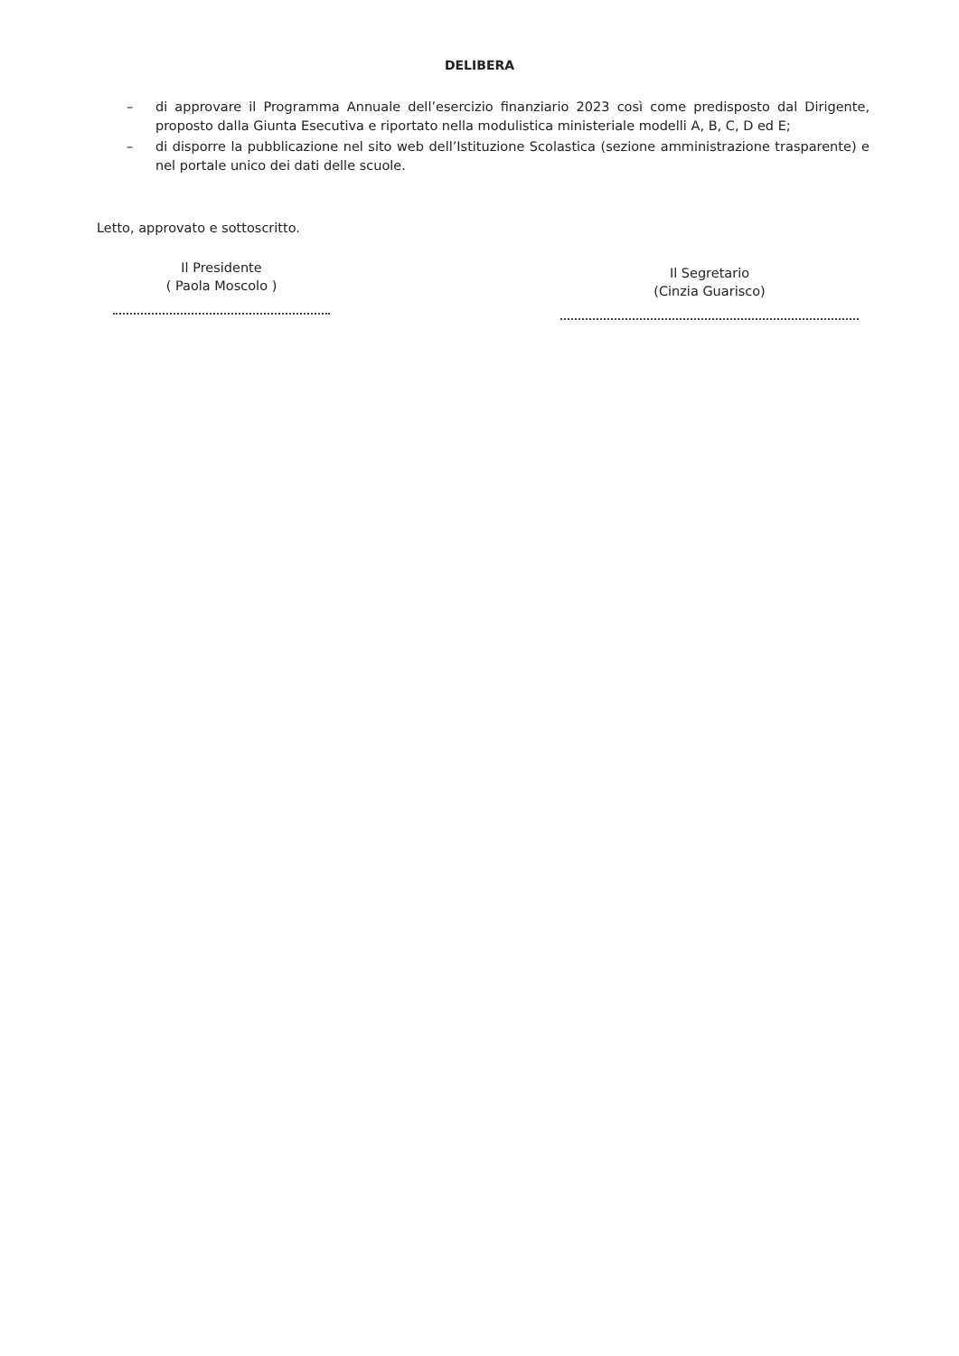DELIBERA
– di approvare il Programma Annuale dell’esercizio finanziario 2023 così come predisposto dal Dirigente, proposto dalla Giunta Esecutiva e riportato nella modulistica ministeriale modelli A, B, C, D ed E;
– di disporre la pubblicazione nel sito web dell’Istituzione Scolastica (sezione amministrazione trasparente) e nel portale unico dei dati delle scuole.
Letto, approvato e sottoscritto.
Il Presidente
( Paola Moscolo )
Il Segretario
(Cinzia Guarisco)